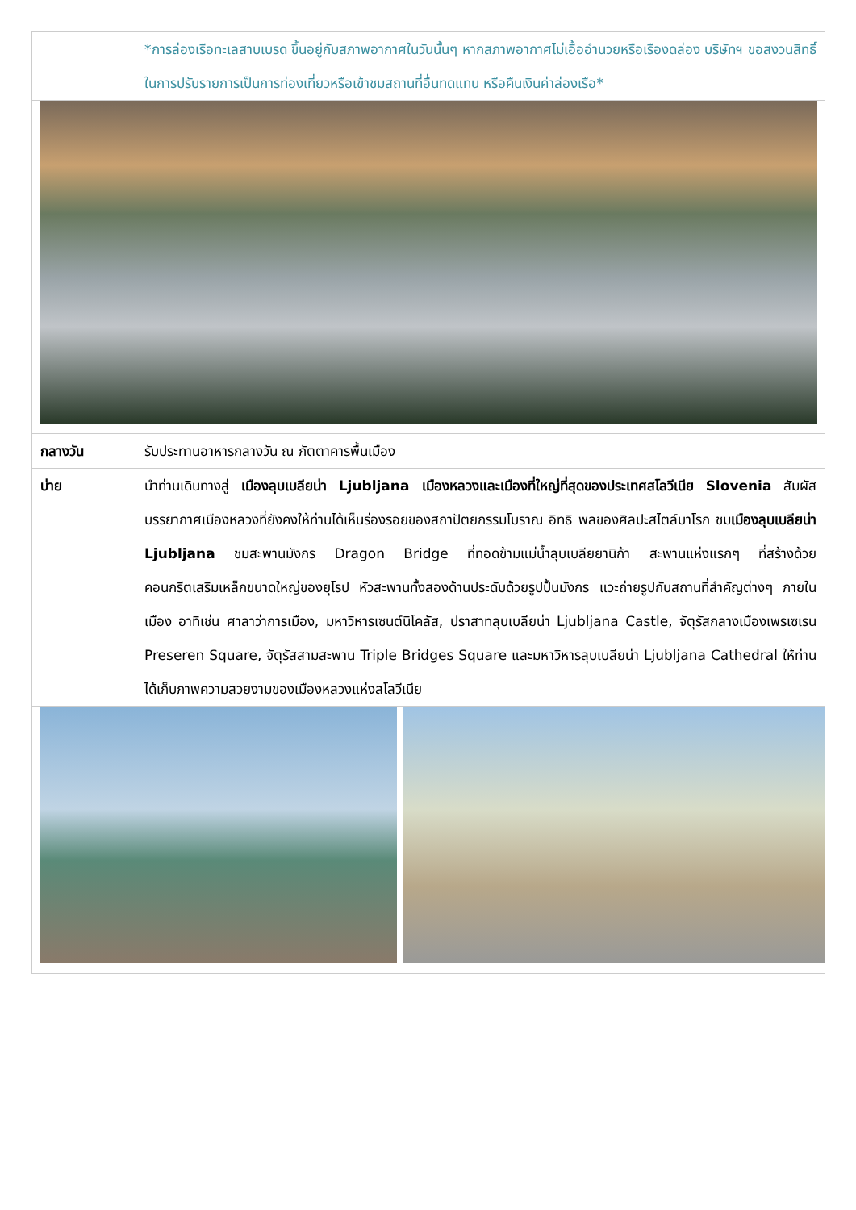| | *การล่องเรือทะเลสาบเบรด ขึ้นอยู่กับสภาพอากาศในวันนั้นๆ หากสภาพอากาศไม่เอื้ออำนวยหรือเรืองดล่อง บริษัทฯ ขอสงวนสิทธิ์ในการปรับรายการเป็นการท่องเที่ยวหรือเข้าชมสถานที่อื่นทดแทน หรือคืนเงินค่าล่องเรือ* |
| กลางวัน | รับประทานอาหารกลางวัน ณ ภัตตาคารพื้นเมือง |
| บ่าย | นำท่านเดินทางสู่ เมืองลุบเบลียน่า Ljubljana เมืองหลวงและเมืองที่ใหญ่ที่สุดของประเทศสโลวีเนีย Slovenia สัมผัสบรรยากาศเมืองหลวงที่ยังคงให้ท่านได้เห็นร่องรอยของสถาปัตยกรรมโบราณ อิทธิ พลของศิลปะสไตล์บาโรก ชม เมืองลุบเบลียน่า Ljubljana ชมสะพานมังกร Dragon Bridge ที่ทอดข้ามแม่น้ำลุบเบลียยานิก้า สะพานแห่งแรกๆ ที่สร้างด้วยคอนกรีตเสริมเหล็กขนาดใหญ่ของยุโรป หัวสะพานทั้งสองด้านประดับด้วยรูปปั้นมังกร แวะถ่ายรูปกับสถานที่สำคัญต่างๆ ภายในเมือง อาทิเช่น ศาลาว่าการเมือง, มหาวิหารเซนต์นิโคลัส, ปราสาทลุบเบลียน่า Ljubljana Castle, จัตุรัสกลางเมืองเพรเซเรน Preseren Square, จัตุรัสสามสะพาน Triple Bridges Square และมหาวิหารลุบเบลียน่า Ljubljana Cathedral ให้ท่านได้เก็บภาพความสวยงามของเมืองหลวงแห่งสโลวีเนีย |